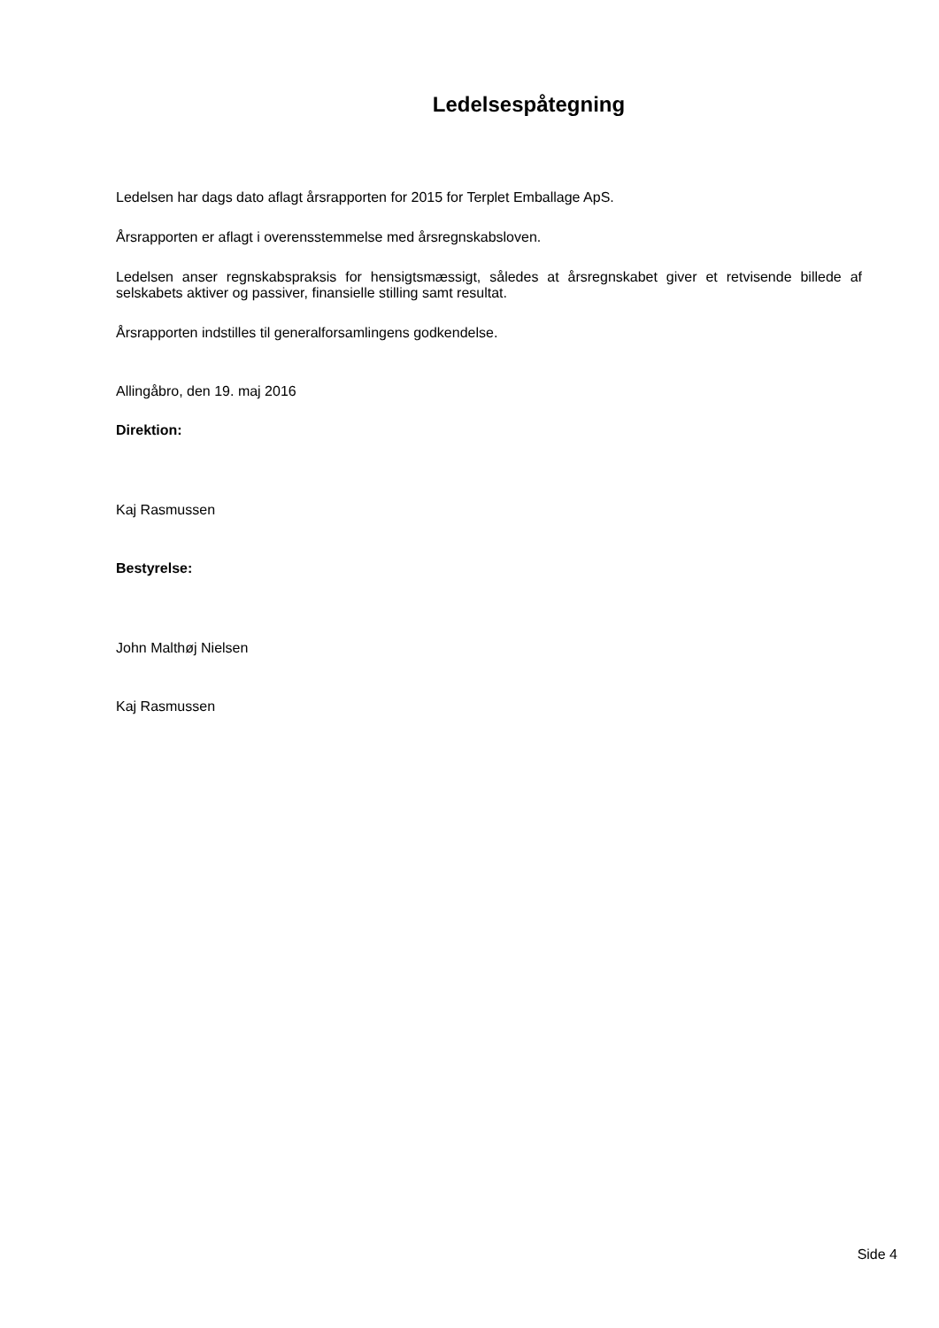Ledelsespåtegning
Ledelsen har dags dato aflagt årsrapporten for 2015 for Terplet Emballage ApS.
Årsrapporten er aflagt i overensstemmelse med årsregnskabsloven.
Ledelsen anser regnskabspraksis for hensigtsmæssigt, således at årsregnskabet giver et retvisende billede af selskabets aktiver og passiver, finansielle stilling samt resultat.
Årsrapporten indstilles til generalforsamlingens godkendelse.
Allingåbro, den 19. maj 2016
Direktion:
Kaj Rasmussen
Bestyrelse:
John Malthøj Nielsen
Kaj Rasmussen
Side 4